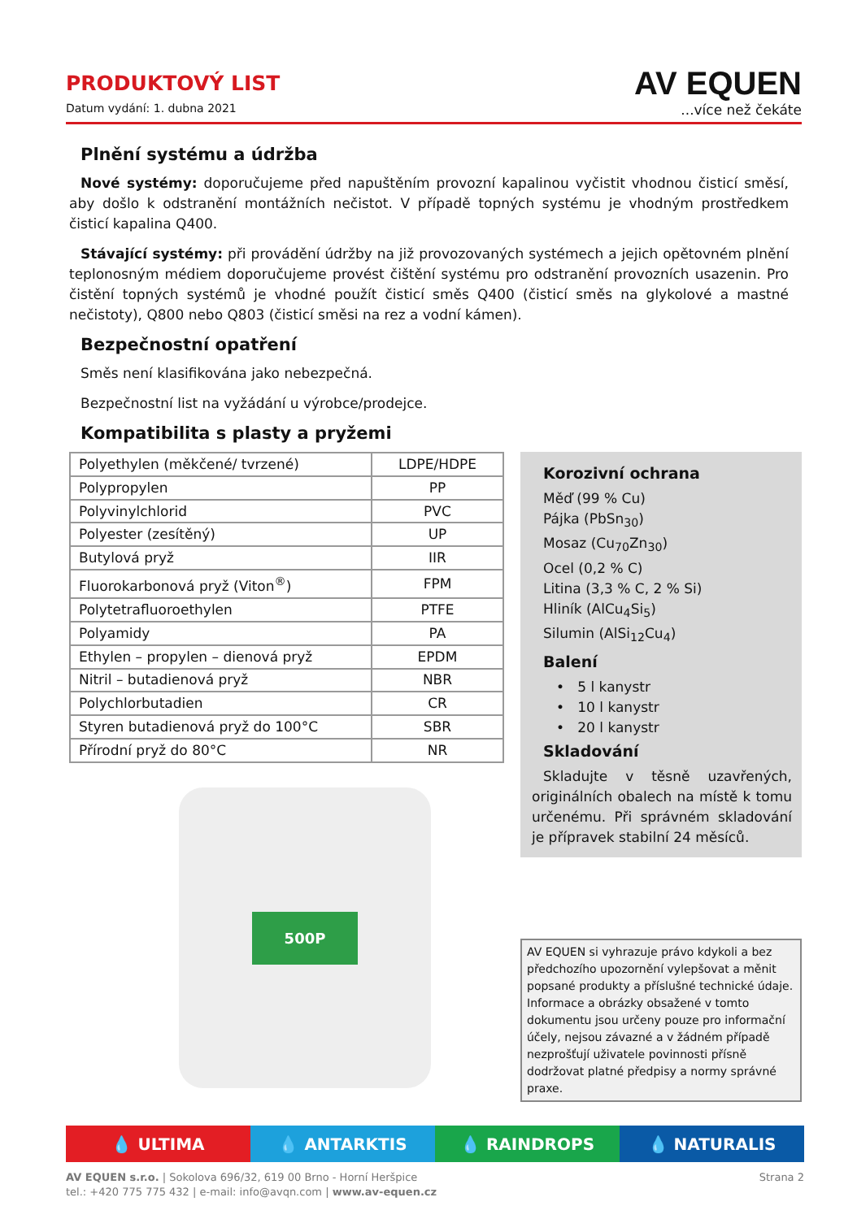PRODUKTOVÝ LIST
Datum vydání: 1. dubna 2021
AV EQUEN
...více než čekáte
Plnění systému a údržba
Nové systémy: doporučujeme před napuštěním provozní kapalinou vyčistit vhodnou čisticí směsí, aby došlo k odstranění montážních nečistot. V případě topných systému je vhodným prostředkem čisticí kapalina Q400.
Stávající systémy: při provádění údržby na již provozovaných systémech a jejich opětovném plnění teplonosným médiem doporučujeme provést čištění systému pro odstranění provozních usazenin. Pro čistění topných systémů je vhodné použít čisticí směs Q400 (čisticí směs na glykolové a mastné nečistoty), Q800 nebo Q803 (čisticí směsi na rez a vodní kámen).
Bezpečnostní opatření
Směs není klasifikována jako nebezpečná.
Bezpečnostní list na vyžádání u výrobce/prodejce.
Kompatibilita s plasty a pryžemi
| Polyethylen (měkčené/ tvrzené) | LDPE/HDPE |
| Polypropylen | PP |
| Polyvinylchlorid | PVC |
| Polyester (zesítěný) | UP |
| Butylová pryž | IIR |
| Fluorokarbonová pryž (Viton<sup>®</sup>) | FPM |
| Polytetrafluoroethylen | PTFE |
| Polyamidy | PA |
| Ethylen – propylen – dienová pryž | EPDM |
| Nitril – butadienová pryž | NBR |
| Polychlorbutadien | CR |
| Styren butadienová pryž do 100°C | SBR |
| Přírodní pryž do 80°C | NR |
500P
Korozivní ochrana
Měď (99 % Cu)
Pájka (PbSn<sub>30</sub>)
Mosaz (Cu<sub>70</sub>Zn<sub>30</sub>)
Ocel (0,2 % C)
Litina (3,3 % C, 2 % Si)
Hliník (AlCu<sub>4</sub>Si<sub>5</sub>)
Silumin (AlSi<sub>12</sub>Cu<sub>4</sub>)
Balení
• 5 l kanystr
• 10 l kanystr
• 20 l kanystr
Skladování
Skladujte v těsně uzavřených, originálních obalech na místě k tomu určenému. Při správném skladování je přípravek stabilní 24 měsíců.
AV EQUEN si vyhrazuje právo kdykoli a bez předchozího upozornění vylepšovat a měnit popsané produkty a příslušné technické údaje. Informace a obrázky obsažené v tomto dokumentu jsou určeny pouze pro informační účely, nejsou závazné a v žádném případě nezprošťují uživatele povinnosti přísně dodržovat platné předpisy a normy správné praxe.
💧 ULTIMA 💧 ANTARKTIS 💧 RAINDROPS 💧 NATURALIS
Strana 2 AV EQUEN s.r.o. | Sokolova 696/32, 619 00 Brno - Horní Heršpice
tel.: +420 775 775 432 | e-mail: info@avqn.com | www.av-equen.cz